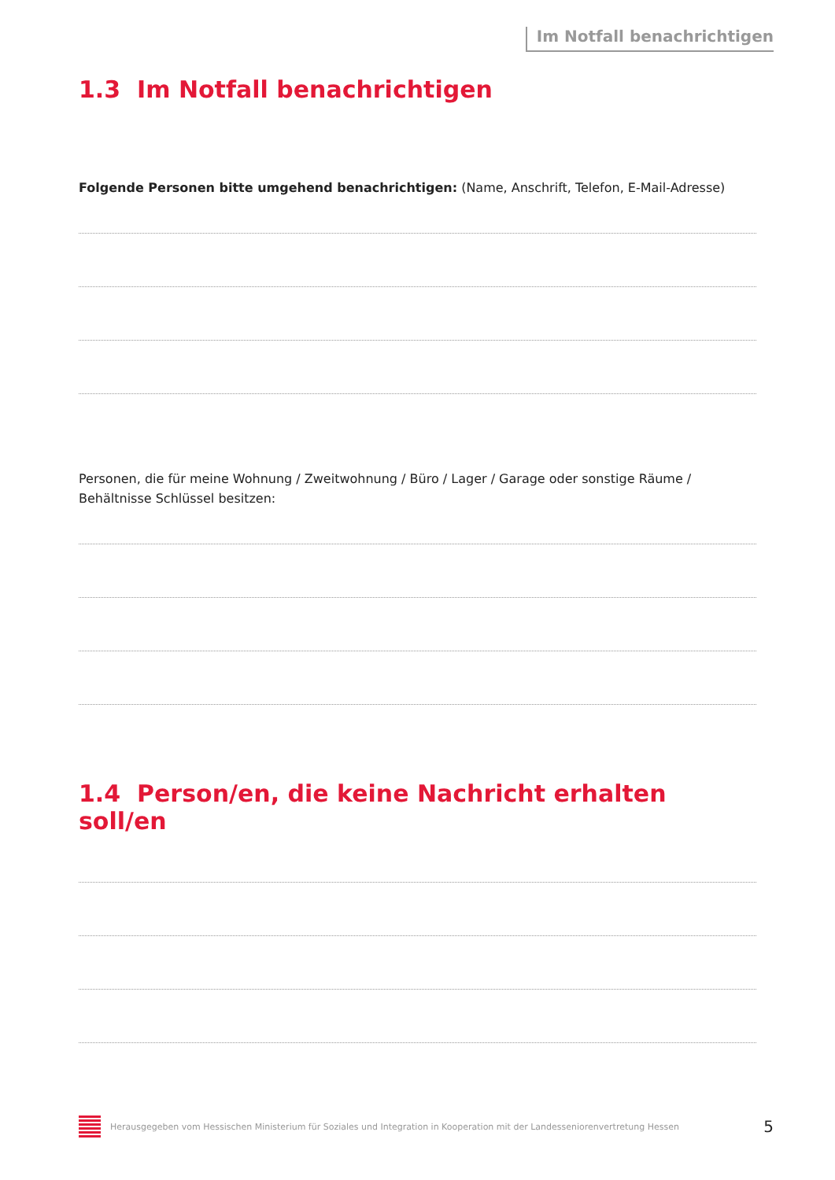Im Notfall benachrichtigen
1.3 Im Notfall benachrichtigen
Folgende Personen bitte umgehend benachrichtigen: (Name, Anschrift, Telefon, E-Mail-Adresse)
Personen, die für meine Wohnung / Zweitwohnung / Büro / Lager / Garage oder sonstige Räume / Behältnisse Schlüssel besitzen:
1.4 Person/en, die keine Nachricht erhalten soll/en
Herausgegeben vom Hessischen Ministerium für Soziales und Integration in Kooperation mit der Landesseniorenvertretung Hessen 5